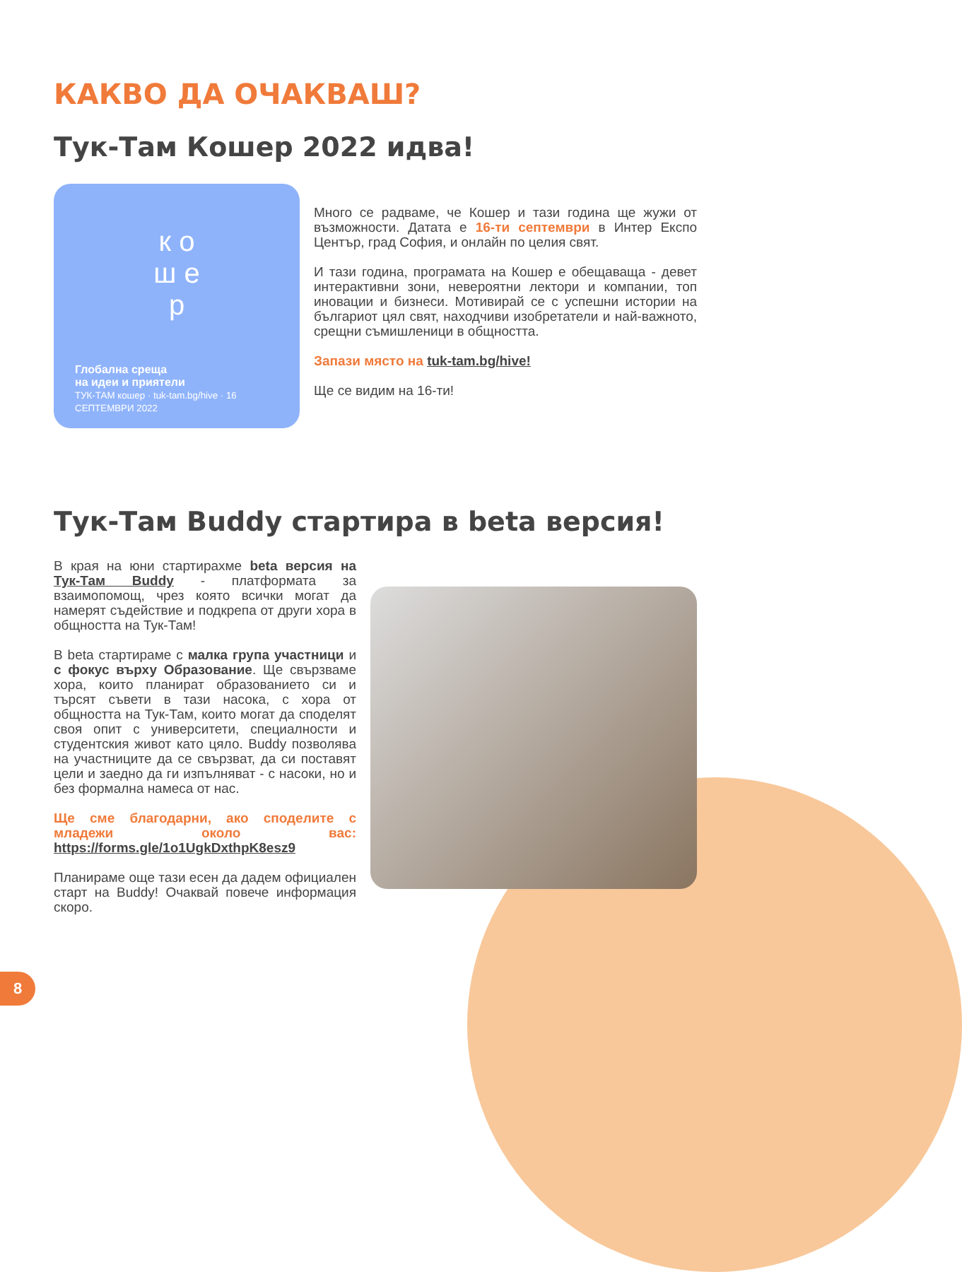КАКВО ДА ОЧАКВАШ?
Тук-Там Кошер 2022 идва!
к о
ш е
р
Глобална среща
на идеи и приятели
ТУК-ТАМ кошер · tuk-tam.bg/hive · 16 СЕПТЕМВРИ 2022
Много се радваме, че Кошер и тази година ще жужи от възможности. Датата е 16-ти септември в Интер Експо Център, град София, и онлайн по целия свят.
И тази година, програмата на Кошер е обещаваща - девет интерактивни зони, невероятни лектори и компании, топ иновации и бизнеси. Мотивирай се с успешни истории на българиот цял свят, находчиви изобретатели и най-важното, срещни съмишленици в общността.
Запази място на tuk-tam.bg/hive!
Ще се видим на 16-ти!
Тук-Там Buddy стартира в beta версия!
В края на юни стартирахме beta версия на Тук-Там Buddy - платформата за взаимопомощ, чрез която всички могат да намерят съдействие и подкрепа от други хора в общността на Тук-Там!
В beta стартираме с малка група участници и с фокус върху Образование. Ще свързваме хора, които планират образованието си и търсят съвети в тази насока, с хора от общността на Тук-Там, които могат да споделят своя опит с университети, специалности и студентския живот като цяло. Buddy позволява на участниците да се свързват, да си поставят цели и заедно да ги изпълняват - с насоки, но и без формална намеса от нас.
Ще сме благодарни, ако споделите с младежи около вас: https://forms.gle/1o1UgkDxthpK8esz9
Планираме още тази есен да дадем официален старт на Buddy! Очаквай повече информация скоро.
8